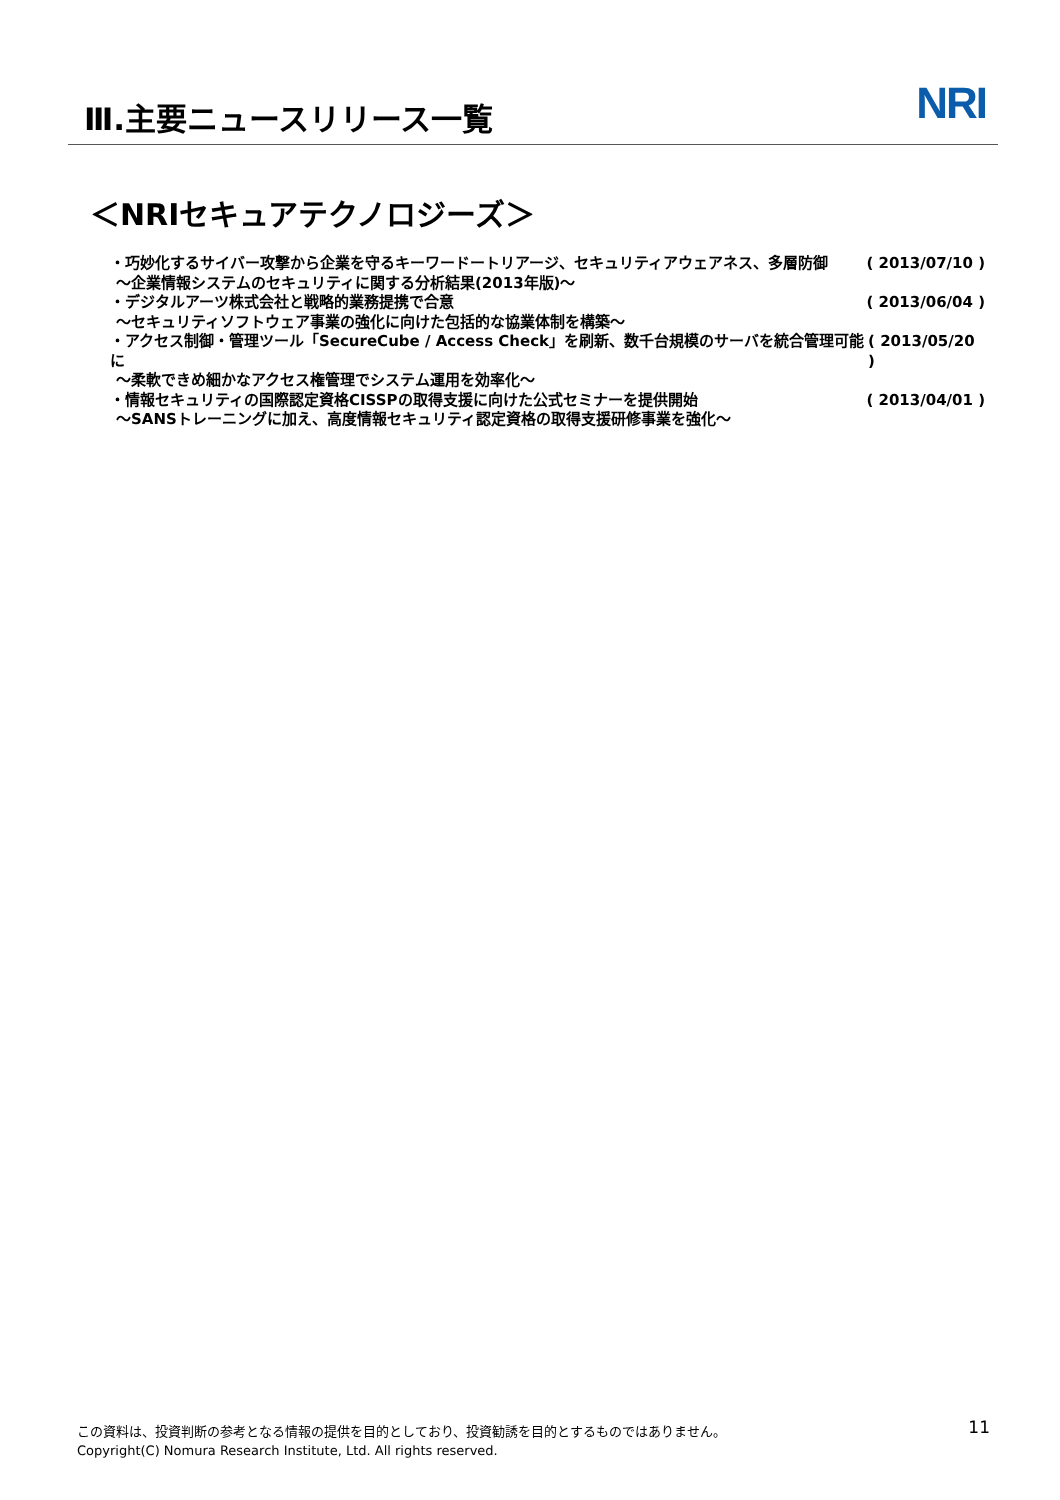Ⅲ.主要ニュースリリース一覧 NRI
＜NRIセキュアテクノロジーズ＞
・巧妙化するサイバー攻撃から企業を守るキーワードートリアージ、セキュリティアウェアネス、多層防御 ( 2013/07/10 )
～企業情報システムのセキュリティに関する分析結果(2013年版)～
・デジタルアーツ株式会社と戦略的業務提携で合意 ( 2013/06/04 )
～セキュリティソフトウェア事業の強化に向けた包括的な協業体制を構築～
・アクセス制御・管理ツール「SecureCube / Access Check」を刷新、数千台規模のサーバを統合管理可能に ( 2013/05/20 )
～柔軟できめ細かなアクセス権管理でシステム運用を効率化～
・情報セキュリティの国際認定資格CISSPの取得支援に向けた公式セミナーを提供開始 ( 2013/04/01 )
～SANSトレーニングに加え、高度情報セキュリティ認定資格の取得支援研修事業を強化～
この資料は、投資判断の参考となる情報の提供を目的としており、投資勧誘を目的とするものではありません。
Copyright(C) Nomura Research Institute, Ltd. All rights reserved.
11